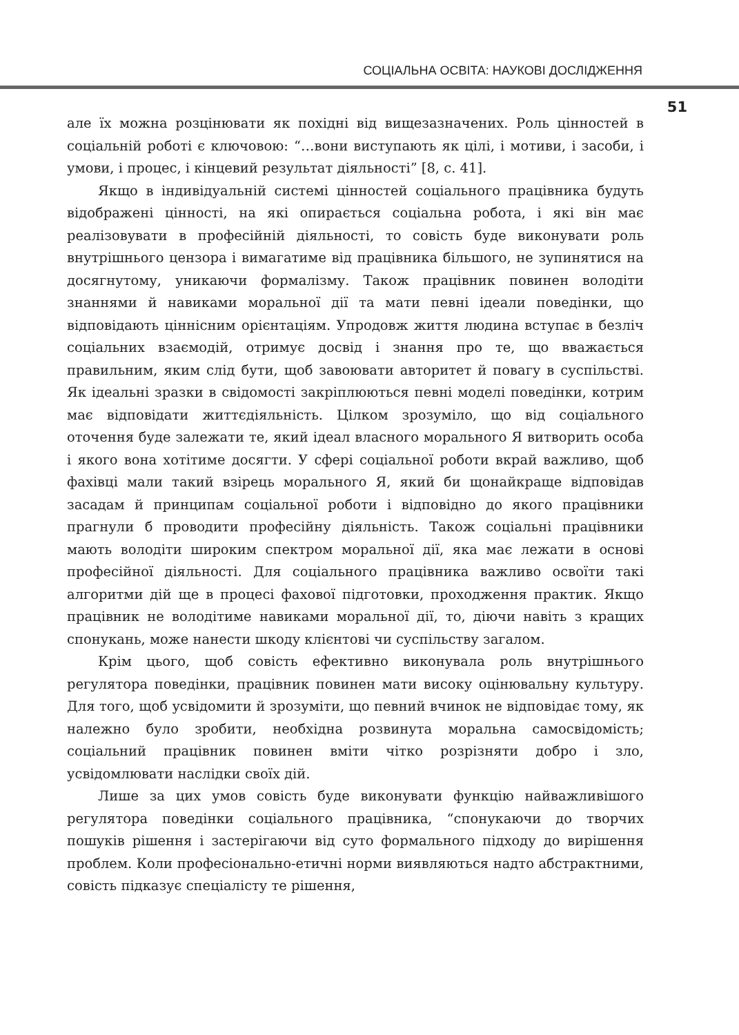СОЦІАЛЬНА ОСВІТА: НАУКОВІ ДОСЛІДЖЕННЯ
51
але їх можна розцінювати як похідні від вищезазначених. Роль цінностей в соціальній роботі є ключовою: “…вони виступають як цілі, і мотиви, і засоби, і умови, і процес, і кінцевий результат діяльності” [8, с. 41].
Якщо в індивідуальній системі цінностей соціального працівника будуть відображені цінності, на які опирається соціальна робота, і які він має реалізовувати в професійній діяльності, то совість буде виконувати роль внутрішнього цензора і вимагатиме від працівника більшого, не зупинятися на досягнутому, уникаючи формалізму. Також працівник повинен володіти знаннями й навиками моральної дії та мати певні ідеали поведінки, що відповідають ціннісним орієнтаціям. Упродовж життя людина вступає в безліч соціальних взаємодій, отримує досвід і знання про те, що вважається правильним, яким слід бути, щоб завоювати авторитет й повагу в суспільстві. Як ідеальні зразки в свідомості закріплюються певні моделі поведінки, котрим має відповідати життєдіяльність. Цілком зрозуміло, що від соціального оточення буде залежати те, який ідеал власного морального Я витворить особа і якого вона хотітиме досягти. У сфері соціальної роботи вкрай важливо, щоб фахівці мали такий взірець морального Я, який би щонайкраще відповідав засадам й принципам соціальної роботи і відповідно до якого працівники прагнули б проводити професійну діяльність. Також соціальні працівники мають володіти широким спектром моральної дії, яка має лежати в основі професійної діяльності. Для соціального працівника важливо освоїти такі алгоритми дій ще в процесі фахової підготовки, проходження практик. Якщо працівник не володітиме навиками моральної дії, то, діючи навіть з кращих спонукань, може нанести шкоду клієнтові чи суспільству загалом.
Крім цього, щоб совість ефективно виконувала роль внутрішнього регулятора поведінки, працівник повинен мати високу оцінювальну культуру. Для того, щоб усвідомити й зрозуміти, що певний вчинок не відповідає тому, як належно було зробити, необхідна розвинута моральна самосвідомість; соціальний працівник повинен вміти чітко розрізняти добро і зло, усвідомлювати наслідки своїх дій.
Лише за цих умов совість буде виконувати функцію найважливішого регулятора поведінки соціального працівника, “спонукаючи до творчих пошуків рішення і застерігаючи від суто формального підходу до вирішення проблем. Коли професіонально-етичні норми виявляються надто абстрактними, совість підказує спеціалісту те рішення,